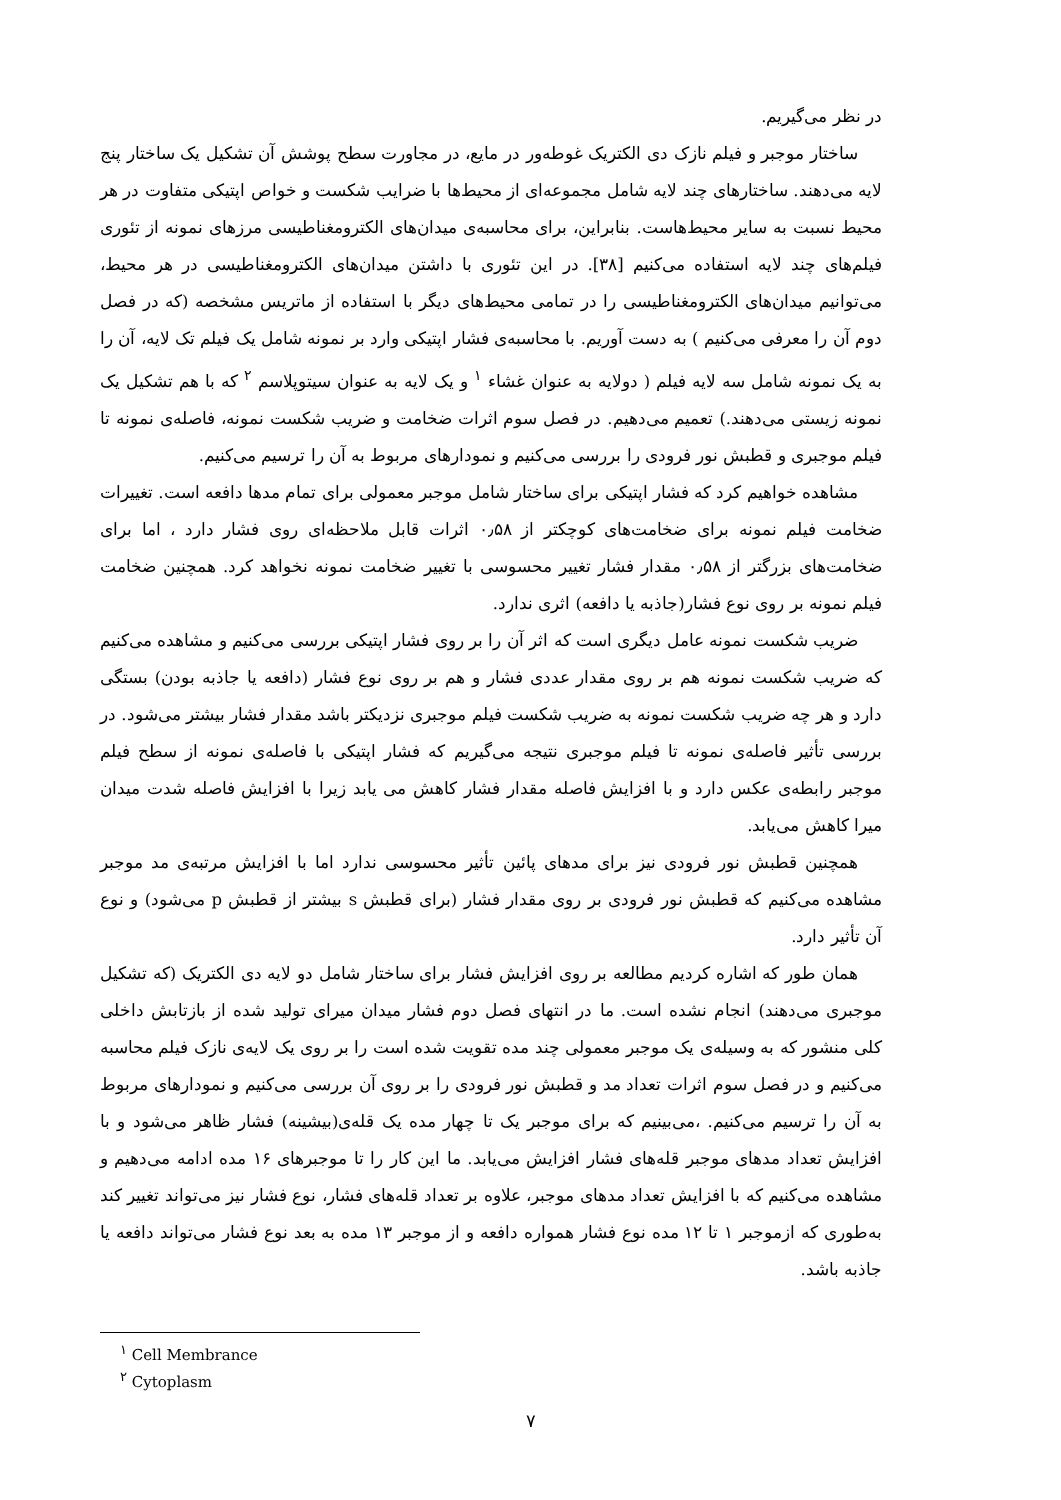در نظر می‌گیریم.
ساختار موجبر و فیلم نازک دی الکتریک غوطه‌ور در مایع، در مجاورت سطح پوشش آن تشکیل یک ساختار پنج لایه می‌دهند. ساختارهای چند لایه شامل مجموعه‌ای از محیط‌ها با ضرایب شکست و خواص اپتیکی متفاوت در هر محیط نسبت به سایر محیط‌هاست. بنابراین، برای محاسبه‌ی میدان‌های الکترومغناطیسی مرزهای نمونه از تئوری فیلم‌های چند لایه استفاده می‌کنیم [۳۸]. در این تئوری با داشتن میدان‌های الکترومغناطیسی در هر محیط، می‌توانیم میدان‌های الکترومغناطیسی را در تمامی محیط‌های دیگر با استفاده از ماتریس مشخصه (که در فصل دوم آن را معرفی می‌کنیم ) به دست آوریم. با محاسبه‌ی فشار اپتیکی وارد بر نمونه شامل یک فیلم تک لایه، آن را به یک نمونه شامل سه لایه فیلم ( دولایه به عنوان غشاء <sup>۱</sup> و یک لایه به عنوان سیتوپلاسم <sup>۲</sup> که با هم تشکیل یک نمونه زیستی می‌دهند.) تعمیم می‌دهیم. در فصل سوم اثرات ضخامت و ضریب شکست نمونه، فاصله‌ی نمونه تا فیلم موجبری و قطبش نور فرودی را بررسی می‌کنیم و نمودارهای مربوط به آن را ترسیم می‌کنیم.
مشاهده خواهیم کرد که فشار اپتیکی برای ساختار شامل موجبر معمولی برای تمام مدها دافعه است. تغییرات ضخامت فیلم نمونه برای ضخامت‌های کوچکتر از ۰٫۵۸ اثرات قابل ملاحظه‌ای روی فشار دارد ، اما برای ضخامت‌های بزرگتر از ۰٫۵۸ مقدار فشار تغییر محسوسی با تغییر ضخامت نمونه نخواهد کرد. همچنین ضخامت فیلم نمونه بر روی نوع فشار(جاذبه یا دافعه) اثری ندارد.
ضریب شکست نمونه عامل دیگری است که اثر آن را بر روی فشار اپتیکی بررسی می‌کنیم و مشاهده می‌کنیم که ضریب شکست نمونه هم بر روی مقدار عددی فشار و هم بر روی نوع فشار (دافعه یا جاذبه بودن) بستگی دارد و هر چه ضریب شکست نمونه به ضریب شکست فیلم موجبری نزدیکتر باشد مقدار فشار بیشتر می‌شود. در بررسی تأثیر فاصله‌ی نمونه تا فیلم موجبری نتیجه می‌گیریم که فشار اپتیکی با فاصله‌ی نمونه از سطح فیلم موجبر رابطه‌ی عکس دارد و با افزایش فاصله مقدار فشار کاهش می یابد زیرا با افزایش فاصله شدت میدان میرا کاهش می‌یابد.
همچنین قطبش نور فرودی نیز برای مدهای پائین تأثیر محسوسی ندارد اما با افزایش مرتبه‌ی مد موجبر مشاهده می‌کنیم که قطبش نور فرودی بر روی مقدار فشار (برای قطبش s بیشتر از قطبش p می‌شود) و نوع آن تأثیر دارد.
همان طور که اشاره کردیم مطالعه بر روی افزایش فشار برای ساختار شامل دو لایه دی الکتریک (که تشکیل موجبری می‌دهند) انجام نشده است. ما در انتهای فصل دوم فشار میدان میرای تولید شده از بازتابش داخلی کلی منشور که به وسیله‌ی یک موجبر معمولی چند مده تقویت شده است را بر روی یک لایه‌ی نازک فیلم محاسبه می‌کنیم و در فصل سوم اثرات تعداد مد و قطبش نور فرودی را بر روی آن بررسی می‌کنیم و نمودارهای مربوط به آن را ترسیم می‌کنیم. ،می‌بینیم که برای موجبر یک تا چهار مده یک قله‌ی(بیشینه) فشار ظاهر می‌شود و با افزایش تعداد مدهای موجبر قله‌های فشار افزایش می‌یابد. ما این کار را تا موجبرهای ۱۶ مده ادامه می‌دهیم و مشاهده می‌کنیم که با افزایش تعداد مدهای موجبر، علاوه بر تعداد قله‌های فشار، نوع فشار نیز می‌تواند تغییر کند به‌طوری که ازموجبر ۱ تا ۱۲ مده نوع فشار همواره دافعه و از موجبر ۱۳ مده به بعد نوع فشار می‌تواند دافعه یا جاذبه باشد.
<sup>۱</sup> Cell Membrance
<sup>۲</sup> Cytoplasm
۷